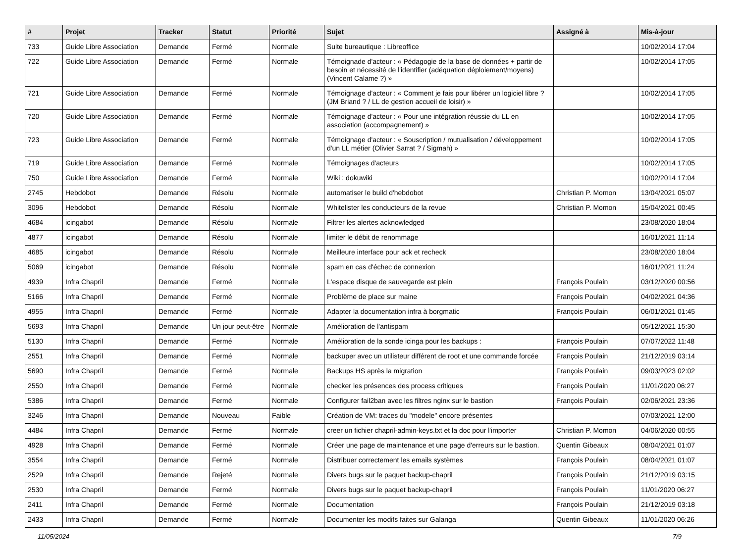| # | Projet | Tracker | Statut | Priorité | Sujet | Assigné à | Mis-à-jour |
| --- | --- | --- | --- | --- | --- | --- | --- |
| 733 | Guide Libre Association | Demande | Fermé | Normale | Suite bureautique : Libreoffice | | 10/02/2014 17:04 |
| 722 | Guide Libre Association | Demande | Fermé | Normale | Témoignade d'acteur : « Pédagogie de la base de données + partir de besoin et nécessité de l'identifier (adéquation déploiement/moyens) (Vincent Calame ?) » | | 10/02/2014 17:05 |
| 721 | Guide Libre Association | Demande | Fermé | Normale | Témoignage d'acteur : « Comment je fais pour libérer un logiciel libre ? (JM Briand ? / LL de gestion accueil de loisir) » | | 10/02/2014 17:05 |
| 720 | Guide Libre Association | Demande | Fermé | Normale | Témoignage d'acteur : « Pour une intégration réussie du LL en association (accompagnement) » | | 10/02/2014 17:05 |
| 723 | Guide Libre Association | Demande | Fermé | Normale | Témoignage d'acteur : « Souscription / mutualisation / développement d'un LL métier (Olivier Sarrat ? / Sigmah) » | | 10/02/2014 17:05 |
| 719 | Guide Libre Association | Demande | Fermé | Normale | Témoignages d'acteurs | | 10/02/2014 17:05 |
| 750 | Guide Libre Association | Demande | Fermé | Normale | Wiki : dokuwiki | | 10/02/2014 17:04 |
| 2745 | Hebdobot | Demande | Résolu | Normale | automatiser le build d'hebdobot | Christian P. Momon | 13/04/2021 05:07 |
| 3096 | Hebdobot | Demande | Résolu | Normale | Whitelister les conducteurs de la revue | Christian P. Momon | 15/04/2021 00:45 |
| 4684 | icingabot | Demande | Résolu | Normale | Filtrer les alertes acknowledged | | 23/08/2020 18:04 |
| 4877 | icingabot | Demande | Résolu | Normale | limiter le débit de renommage | | 16/01/2021 11:14 |
| 4685 | icingabot | Demande | Résolu | Normale | Meilleure interface pour ack et recheck | | 23/08/2020 18:04 |
| 5069 | icingabot | Demande | Résolu | Normale | spam en cas d'échec de connexion | | 16/01/2021 11:24 |
| 4939 | Infra Chapril | Demande | Fermé | Normale | L'espace disque de sauvegarde est plein | François Poulain | 03/12/2020 00:56 |
| 5166 | Infra Chapril | Demande | Fermé | Normale | Problème de place sur maine | François Poulain | 04/02/2021 04:36 |
| 4955 | Infra Chapril | Demande | Fermé | Normale | Adapter la documentation infra à borgmatic | François Poulain | 06/01/2021 01:45 |
| 5693 | Infra Chapril | Demande | Un jour peut-être | Normale | Amélioration de l'antispam | | 05/12/2021 15:30 |
| 5130 | Infra Chapril | Demande | Fermé | Normale | Amélioration de la sonde icinga pour les backups : | François Poulain | 07/07/2022 11:48 |
| 2551 | Infra Chapril | Demande | Fermé | Normale | backuper avec un utilisteur différent de root et une commande forcée | François Poulain | 21/12/2019 03:14 |
| 5690 | Infra Chapril | Demande | Fermé | Normale | Backups HS après la migration | François Poulain | 09/03/2023 02:02 |
| 2550 | Infra Chapril | Demande | Fermé | Normale | checker les présences des process critiques | François Poulain | 11/01/2020 06:27 |
| 5386 | Infra Chapril | Demande | Fermé | Normale | Configurer fail2ban avec les filtres nginx sur le bastion | François Poulain | 02/06/2021 23:36 |
| 3246 | Infra Chapril | Demande | Nouveau | Faible | Création de VM: traces du "modele" encore présentes | | 07/03/2021 12:00 |
| 4484 | Infra Chapril | Demande | Fermé | Normale | creer un fichier chapril-admin-keys.txt et la doc pour l'importer | Christian P. Momon | 04/06/2020 00:55 |
| 4928 | Infra Chapril | Demande | Fermé | Normale | Créer une page de maintenance et une page d'erreurs sur le bastion. | Quentin Gibeaux | 08/04/2021 01:07 |
| 3554 | Infra Chapril | Demande | Fermé | Normale | Distribuer correctement les emails systèmes | François Poulain | 08/04/2021 01:07 |
| 2529 | Infra Chapril | Demande | Rejeté | Normale | Divers bugs sur le paquet backup-chapril | François Poulain | 21/12/2019 03:15 |
| 2530 | Infra Chapril | Demande | Fermé | Normale | Divers bugs sur le paquet backup-chapril | François Poulain | 11/01/2020 06:27 |
| 2411 | Infra Chapril | Demande | Fermé | Normale | Documentation | François Poulain | 21/12/2019 03:18 |
| 2433 | Infra Chapril | Demande | Fermé | Normale | Documenter les modifs faites sur Galanga | Quentin Gibeaux | 11/01/2020 06:26 |
11/05/2024 7/9